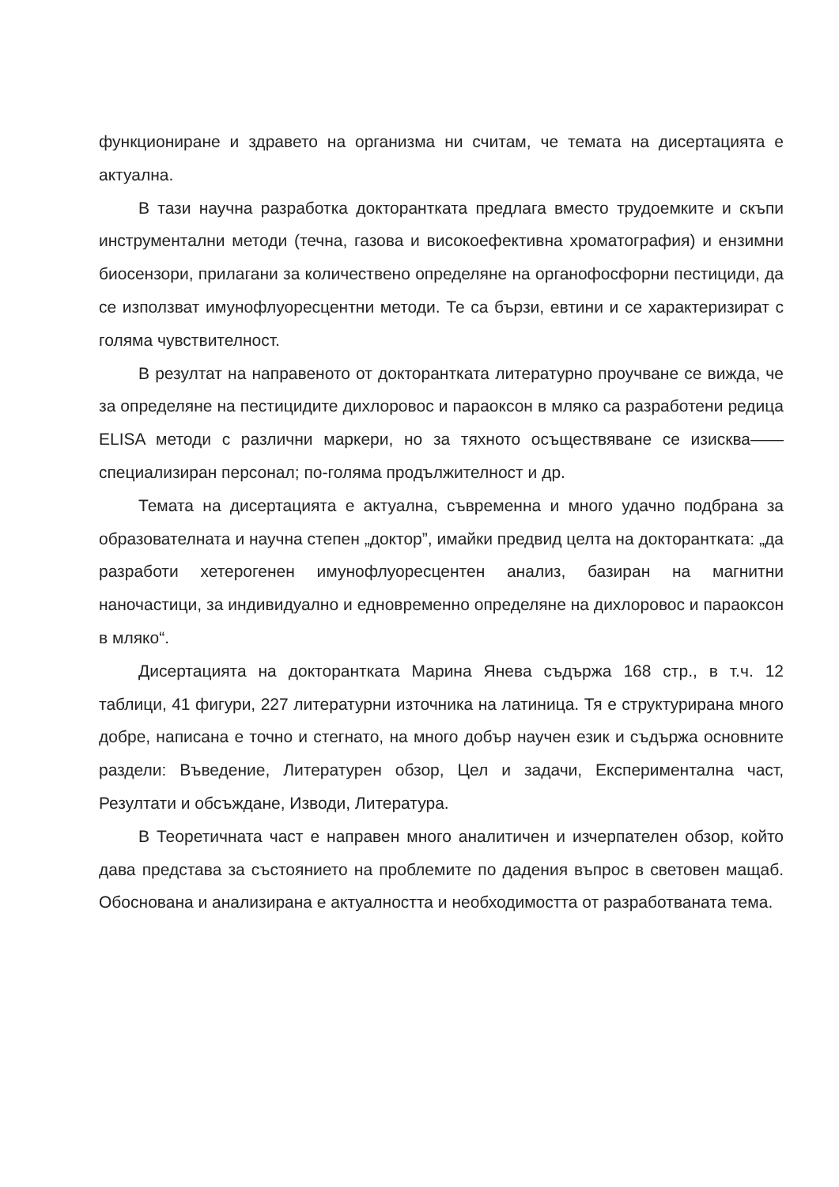функциониране и здравето на организма ни считам, че темата на дисертацията е актуална.
В тази научна разработка докторантката предлага вместо трудоемките и скъпи инструментални методи (течна, газова и високоефективна хроматография) и ензимни биосензори, прилагани за количествено определяне на органофосфорни пестициди, да се използват имунофлуоресцентни методи. Те са бързи, евтини и се характеризират с голяма чувствителност.
В резултат на направеното от докторантката литературно проучване се вижда, че за определяне на пестицидите дихлоровос и параоксон в мляко са разработени редица ELISA методи с различни маркери, но за тяхното осъществяване се изисква——специализиран персонал; по-голяма продължителност и др.
Темата на дисертацията е актуална, съвременна и много удачно подбрана за образователната и научна степен „доктор”, имайки предвид целта на докторантката: „да разработи хетерогенен имунофлуоресцентен анализ, базиран на магнитни наночастици, за индивидуално и едновременно определяне на дихлоровос и параоксон в мляко“.
Дисертацията на докторантката Марина Янева съдържа 168 стр., в т.ч. 12 таблици, 41 фигури, 227 литературни източника на латиница. Тя е структурирана много добре, написана е точно и стегнато, на много добър научен език и съдържа основните раздели: Въведение, Литературен обзор, Цел и задачи, Експериментална част, Резултати и обсъждане, Изводи, Литература.
В Теоретичната част е направен много аналитичен и изчерпателен обзор, който дава представа за състоянието на проблемите по дадения въпрос в световен мащаб. Обоснована и анализирана е актуалността и необходимостта от разработваната тема.